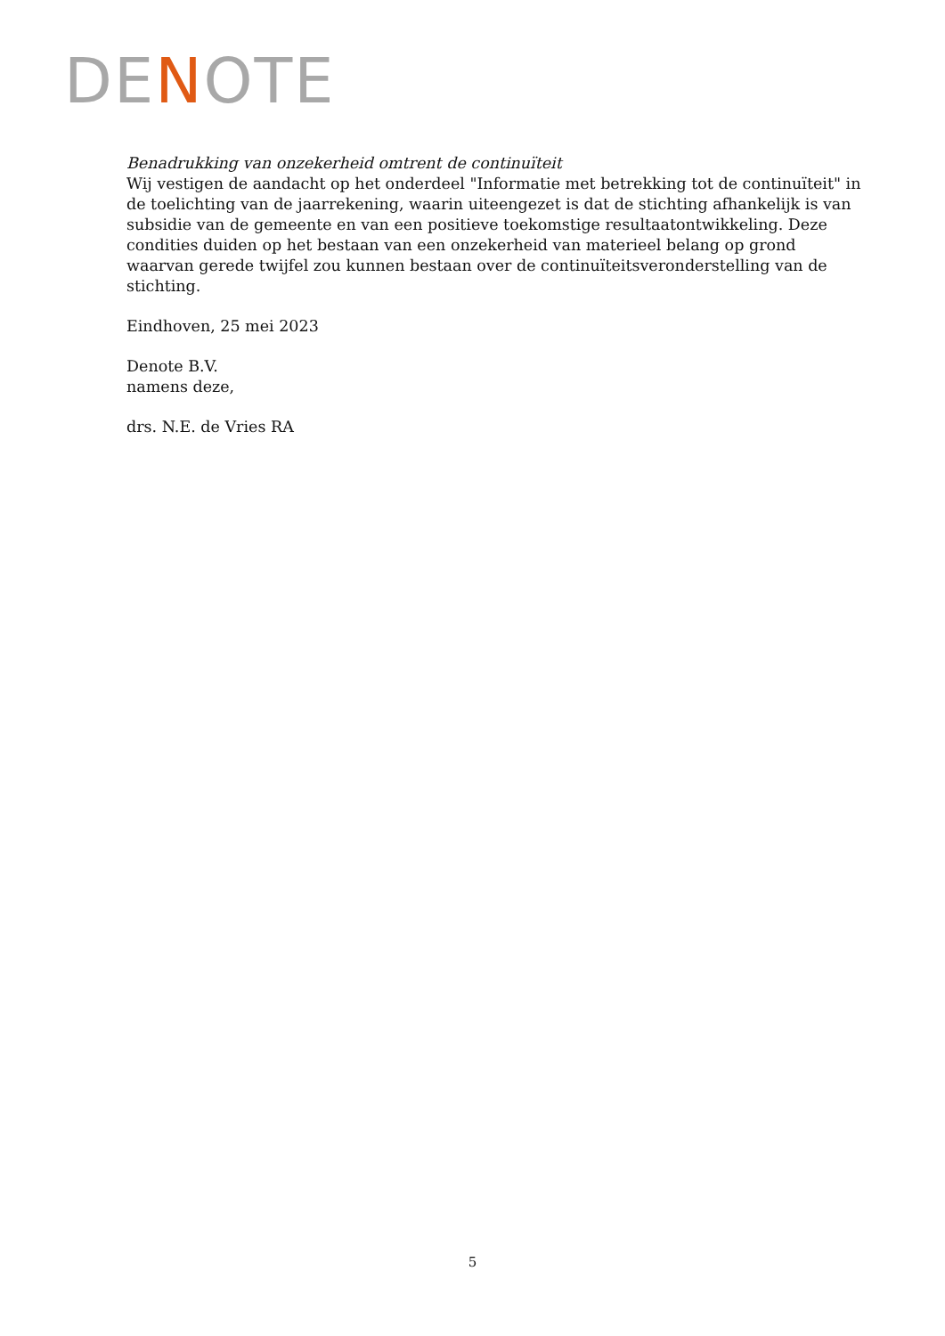DENOTE
Benadrukking van onzekerheid omtrent de continuïteit
Wij vestigen de aandacht op het onderdeel "Informatie met betrekking tot de continuïteit" in de toelichting van de jaarrekening, waarin uiteengezet is dat de stichting afhankelijk is van subsidie van de gemeente en van een positieve toekomstige resultaatontwikkeling. Deze condities duiden op het bestaan van een onzekerheid van materieel belang op grond waarvan gerede twijfel zou kunnen bestaan over de continuïteitsveronderstelling van de stichting.
Eindhoven, 25 mei 2023
Denote B.V.
namens deze,
drs. N.E. de Vries RA
5